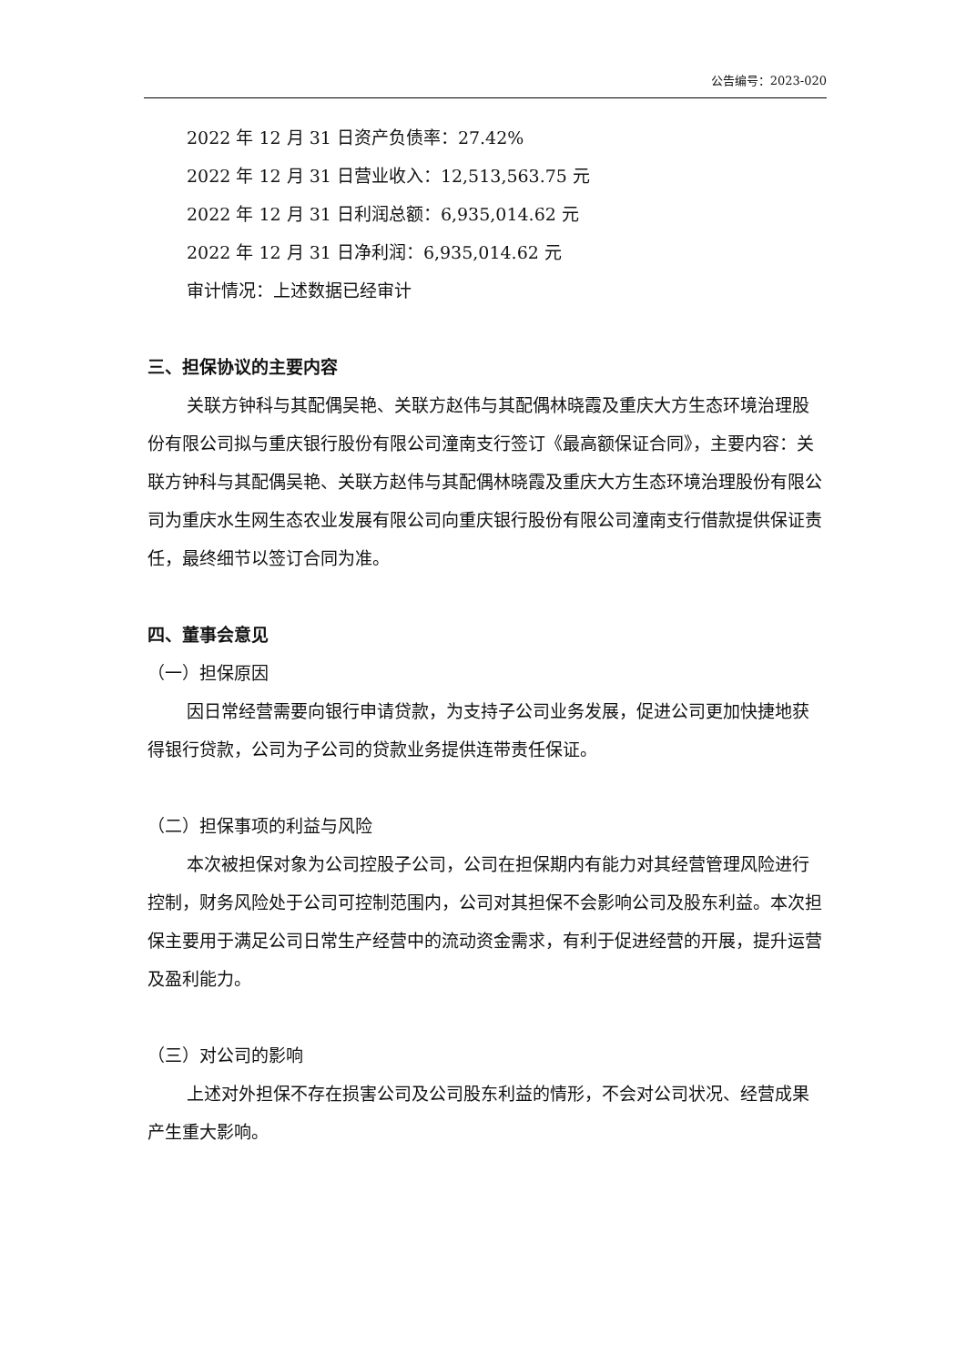公告编号：2023-020
2022 年 12 月 31 日资产负债率：27.42%
2022 年 12 月 31 日营业收入：12,513,563.75 元
2022 年 12 月 31 日利润总额：6,935,014.62 元
2022 年 12 月 31 日净利润：6,935,014.62 元
审计情况：上述数据已经审计
三、担保协议的主要内容
关联方钟科与其配偶吴艳、关联方赵伟与其配偶林晓霞及重庆大方生态环境治理股份有限公司拟与重庆银行股份有限公司潼南支行签订《最高额保证合同》，主要内容：关联方钟科与其配偶吴艳、关联方赵伟与其配偶林晓霞及重庆大方生态环境治理股份有限公司为重庆水生网生态农业发展有限公司向重庆银行股份有限公司潼南支行借款提供保证责任，最终细节以签订合同为准。
四、董事会意见
（一）担保原因
因日常经营需要向银行申请贷款，为支持子公司业务发展，促进公司更加快捷地获得银行贷款，公司为子公司的贷款业务提供连带责任保证。
（二）担保事项的利益与风险
本次被担保对象为公司控股子公司，公司在担保期内有能力对其经营管理风险进行控制，财务风险处于公司可控制范围内，公司对其担保不会影响公司及股东利益。本次担保主要用于满足公司日常生产经营中的流动资金需求，有利于促进经营的开展，提升运营及盈利能力。
（三）对公司的影响
上述对外担保不存在损害公司及公司股东利益的情形，不会对公司状况、经营成果产生重大影响。